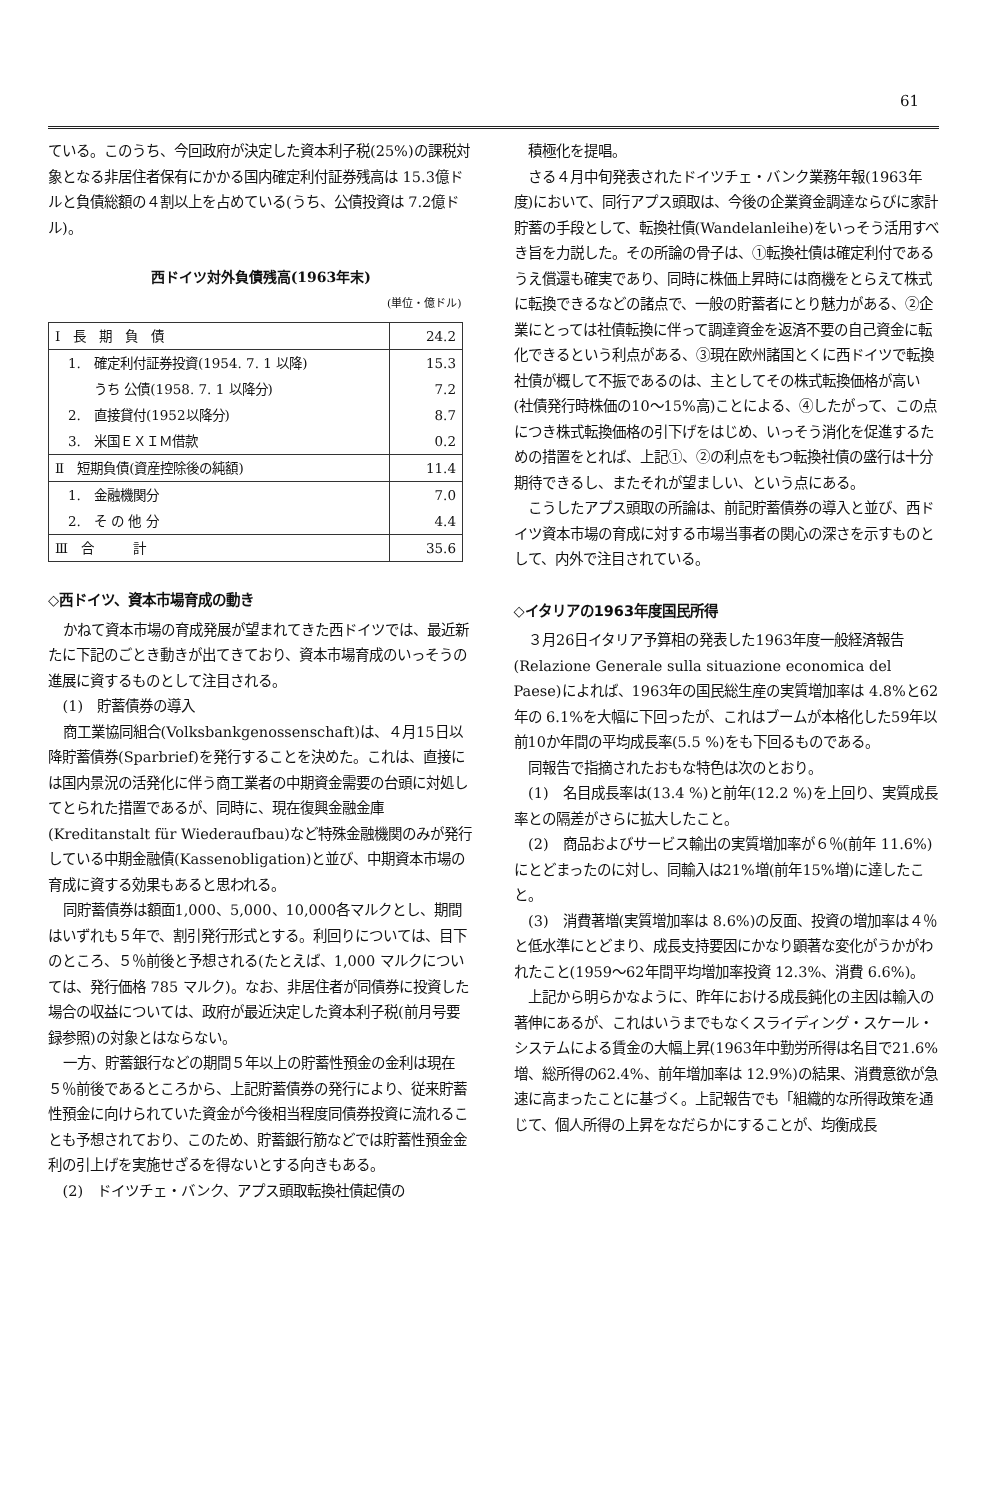61
ている。このうち、今回政府が決定した資本利子税(25%)の課税対象となる非居住者保有にかかる国内確定利付証券残高は 15.3億ドルと負債総額の４割以上を占めている(うち、公債投資は 7.2億ドル)。
西ドイツ対外負債残高(1963年末)
(単位・億ドル)
| Ⅰ 長 期 負 債 | 24.2 |
| 1. 確定利付証券投資(1954. 7. 1 以降) | 15.3 |
| うち 公債(1958. 7. 1 以降分) | 7.2 |
| 2. 直接貸付(1952以降分) | 8.7 |
| 3. 米国ＥＸＩＭ借款 | 0.2 |
| Ⅱ 短期負債(資産控除後の純額) | 11.4 |
| 1. 金融機関分 | 7.0 |
| 2. そ の 他 分 | 4.4 |
| Ⅲ 合 計 | 35.6 |
◇西ドイツ、資本市場育成の動き
かねて資本市場の育成発展が望まれてきた西ドイツでは、最近新たに下記のごとき動きが出てきており、資本市場育成のいっそうの進展に資するものとして注目される。
(1)　貯蓄債券の導入
商工業協同組合(Volksbankgenossenschaft)は、４月15日以降貯蓄債券(Sparbrief)を発行することを決めた。これは、直接には国内景況の活発化に伴う商工業者の中期資金需要の台頭に対処してとられた措置であるが、同時に、現在復興金融金庫(Kreditanstalt für Wiederaufbau)など特殊金融機関のみが発行している中期金融債(Kassenobligation)と並び、中期資本市場の育成に資する効果もあると思われる。
同貯蓄債券は額面1,000、5,000、10,000各マルクとし、期間はいずれも５年で、割引発行形式とする。利回りについては、目下のところ、５％前後と予想される(たとえば、1,000 マルクについては、発行価格 785 マルク)。なお、非居住者が同債券に投資した場合の収益については、政府が最近決定した資本利子税(前月号要録参照)の対象とはならない。
一方、貯蓄銀行などの期間５年以上の貯蓄性預金の金利は現在５％前後であるところから、上記貯蓄債券の発行により、従来貯蓄性預金に向けられていた資金が今後相当程度同債券投資に流れることも予想されており、このため、貯蓄銀行筋などでは貯蓄性預金金利の引上げを実施せざるを得ないとする向きもある。
(2)　ドイツチェ・バンク、アプス頭取転換社債起債の
積極化を提唱。
さる４月中旬発表されたドイツチェ・バンク業務年報(1963年度)において、同行アプス頭取は、今後の企業資金調達ならびに家計貯蓄の手段として、転換社債(Wandelanleihe)をいっそう活用すべき旨を力説した。その所論の骨子は、①転換社債は確定利付であるうえ償還も確実であり、同時に株価上昇時には商機をとらえて株式に転換できるなどの諸点で、一般の貯蓄者にとり魅力がある、②企業にとっては社債転換に伴って調達資金を返済不要の自己資金に転化できるという利点がある、③現在欧州諸国とくに西ドイツで転換社債が概して不振であるのは、主としてその株式転換価格が高い(社債発行時株価の10～15%高)ことによる、④したがって、この点につき株式転換価格の引下げをはじめ、いっそう消化を促進するための措置をとれば、上記①、②の利点をもつ転換社債の盛行は十分期待できるし、またそれが望ましい、という点にある。
こうしたアプス頭取の所論は、前記貯蓄債券の導入と並び、西ドイツ資本市場の育成に対する市場当事者の関心の深さを示すものとして、内外で注目されている。
◇イタリアの1963年度国民所得
３月26日イタリア予算相の発表した1963年度一般経済報告(Relazione Generale sulla situazione economica del Paese)によれば、1963年の国民総生産の実質増加率は 4.8%と62年の 6.1%を大幅に下回ったが、これはブームが本格化した59年以前10か年間の平均成長率(5.5 %)をも下回るものである。
同報告で指摘されたおもな特色は次のとおり。
(1)　名目成長率は(13.4 %)と前年(12.2 %)を上回り、実質成長率との隔差がさらに拡大したこと。
(2)　商品およびサービス輸出の実質増加率が６％(前年 11.6%)にとどまったのに対し、同輸入は21%増(前年15%増)に達したこと。
(3)　消費著増(実質増加率は 8.6%)の反面、投資の増加率は４％と低水準にとどまり、成長支持要因にかなり顕著な変化がうかがわれたこと(1959～62年間平均増加率投資 12.3%、消費 6.6%)。
上記から明らかなように、昨年における成長鈍化の主因は輸入の著伸にあるが、これはいうまでもなくスライディング・スケール・システムによる賃金の大幅上昇(1963年中勤労所得は名目で21.6%増、総所得の62.4%、前年増加率は 12.9%)の結果、消費意欲が急速に高まったことに基づく。上記報告でも「組織的な所得政策を通じて、個人所得の上昇をなだらかにすることが、均衡成長